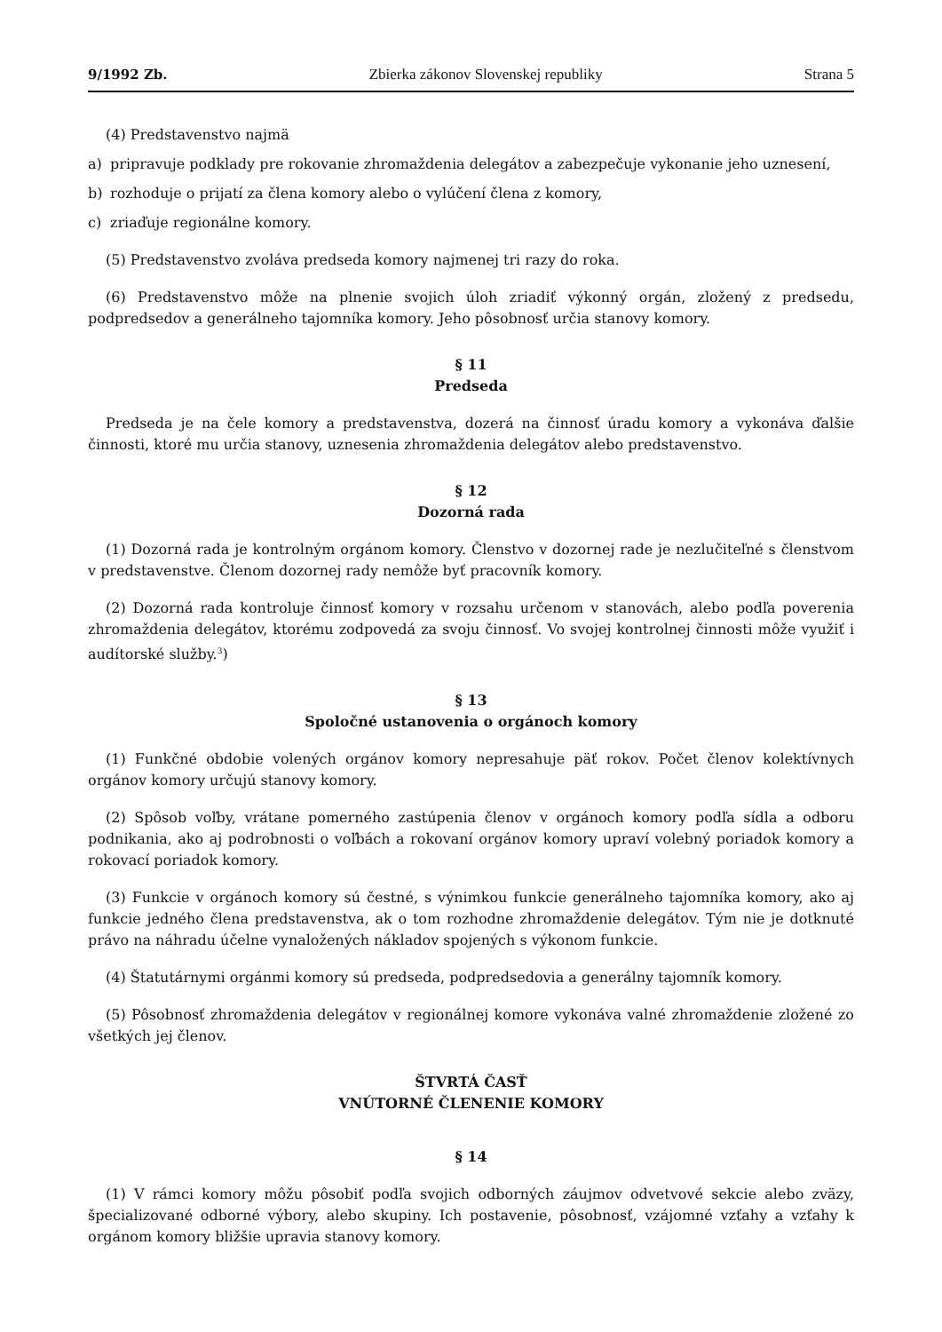9/1992 Zb. Zbierka zákonov Slovenskej republiky Strana 5
(4) Predstavenstvo najmä
a) pripravuje podklady pre rokovanie zhromaždenia delegátov a zabezpečuje vykonanie jeho uznesení,
b) rozhoduje o prijatí za člena komory alebo o vylúčení člena z komory,
c) zriaďuje regionálne komory.
(5) Predstavenstvo zvoláva predseda komory najmenej tri razy do roka.
(6) Predstavenstvo môže na plnenie svojich úloh zriadiť výkonný orgán, zložený z predsedu, podpredsedov a generálneho tajomníka komory. Jeho pôsobnosť určia stanovy komory.
§ 11
Predseda
Predseda je na čele komory a predstavenstva, dozerá na činnosť úradu komory a vykonáva ďalšie činnosti, ktoré mu určia stanovy, uznesenia zhromaždenia delegátov alebo predstavenstvo.
§ 12
Dozorná rada
(1) Dozorná rada je kontrolným orgánom komory. Členstvo v dozornej rade je nezlučiteľné s členstvom v predstavenstve. Členom dozornej rady nemôže byť pracovník komory.
(2) Dozorná rada kontroluje činnosť komory v rozsahu určenom v stanovách, alebo podľa poverenia zhromaždenia delegátov, ktorému zodpovedá za svoju činnosť. Vo svojej kontrolnej činnosti môže využiť i audítorské služby.<sup>3</sup>)
§ 13
Spoločné ustanovenia o orgánoch komory
(1) Funkčné obdobie volených orgánov komory nepresahuje päť rokov. Počet členov kolektívnych orgánov komory určujú stanovy komory.
(2) Spôsob voľby, vrátane pomerného zastúpenia členov v orgánoch komory podľa sídla a odboru podnikania, ako aj podrobnosti o voľbách a rokovaní orgánov komory upraví volebný poriadok komory a rokovací poriadok komory.
(3) Funkcie v orgánoch komory sú čestné, s výnimkou funkcie generálneho tajomníka komory, ako aj funkcie jedného člena predstavenstva, ak o tom rozhodne zhromaždenie delegátov. Tým nie je dotknuté právo na náhradu účelne vynaložených nákladov spojených s výkonom funkcie.
(4) Štatutárnymi orgánmi komory sú predseda, podpredsedovia a generálny tajomník komory.
(5) Pôsobnosť zhromaždenia delegátov v regionálnej komore vykonáva valné zhromaždenie zložené zo všetkých jej členov.
ŠTVRTÁ ČASŤ
VNÚTORNÉ ČLENENIE KOMORY
§ 14
(1) V rámci komory môžu pôsobiť podľa svojich odborných záujmov odvetvové sekcie alebo zväzy, špecializované odborné výbory, alebo skupiny. Ich postavenie, pôsobnosť, vzájomné vzťahy a vzťahy k orgánom komory bližšie upravia stanovy komory.